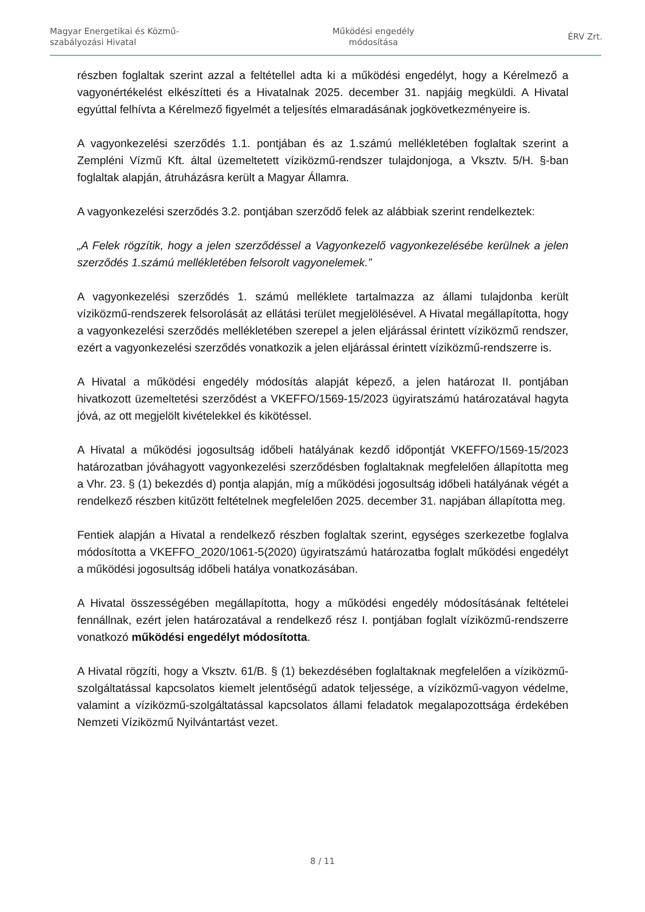Magyar Energetikai és Közmű-
szabályozási Hivatal
Működési engedély
módosítása
ÉRV Zrt.
részben foglaltak szerint azzal a feltétellel adta ki a működési engedélyt, hogy a Kérelmező a vagyonértékelést elkészítteti és a Hivatalnak 2025. december 31. napjáig megküldi. A Hivatal egyúttal felhívta a Kérelmező figyelmét a teljesítés elmaradásának jogkövetkezményeire is.
A vagyonkezelési szerződés 1.1. pontjában és az 1.számú mellékletében foglaltak szerint a Zempléni Vízmű Kft. által üzemeltetett víziközmű-rendszer tulajdonjoga, a Vksztv. 5/H. §-ban foglaltak alapján, átruházásra került a Magyar Államra.
A vagyonkezelési szerződés 3.2. pontjában szerződő felek az alábbiak szerint rendelkeztek:
„A Felek rögzítik, hogy a jelen szerződéssel a Vagyonkezelő vagyonkezelésébe kerülnek a jelen szerződés 1.számú mellékletében felsorolt vagyonelemek.”
A vagyonkezelési szerződés 1. számú melléklete tartalmazza az állami tulajdonba került víziközmű-rendszerek felsorolását az ellátási terület megjelölésével. A Hivatal megállapította, hogy a vagyonkezelési szerződés mellékletében szerepel a jelen eljárással érintett víziközmű rendszer, ezért a vagyonkezelési szerződés vonatkozik a jelen eljárással érintett víziközmű-rendszerre is.
A Hivatal a működési engedély módosítás alapját képező, a jelen határozat II. pontjában hivatkozott üzemeltetési szerződést a VKEFFO/1569-15/2023 ügyiratszámú határozatával hagyta jóvá, az ott megjelölt kivételekkel és kikötéssel.
A Hivatal a működési jogosultság időbeli hatályának kezdő időpontját VKEFFO/1569-15/2023 határozatban jóváhagyott vagyonkezelési szerződésben foglaltaknak megfelelően állapította meg a Vhr. 23. § (1) bekezdés d) pontja alapján, míg a működési jogosultság időbeli hatályának végét a rendelkező részben kitűzött feltételnek megfelelően 2025. december 31. napjában állapította meg.
Fentiek alapján a Hivatal a rendelkező részben foglaltak szerint, egységes szerkezetbe foglalva módosította a VKEFFO_2020/1061-5(2020) ügyiratszámú határozatba foglalt működési engedélyt a működési jogosultság időbeli hatálya vonatkozásában.
A Hivatal összességében megállapította, hogy a működési engedély módosításának feltételei fennállnak, ezért jelen határozatával a rendelkező rész I. pontjában foglalt víziközmű-rendszerre vonatkozó működési engedélyt módosította.
A Hivatal rögzíti, hogy a Vksztv. 61/B. § (1) bekezdésében foglaltaknak megfelelően a víziközmű-szolgáltatással kapcsolatos kiemelt jelentőségű adatok teljessége, a víziközmű-vagyon védelme, valamint a víziközmű-szolgáltatással kapcsolatos állami feladatok megalapozottsága érdekében Nemzeti Víziközmű Nyilvántartást vezet.
8 / 11